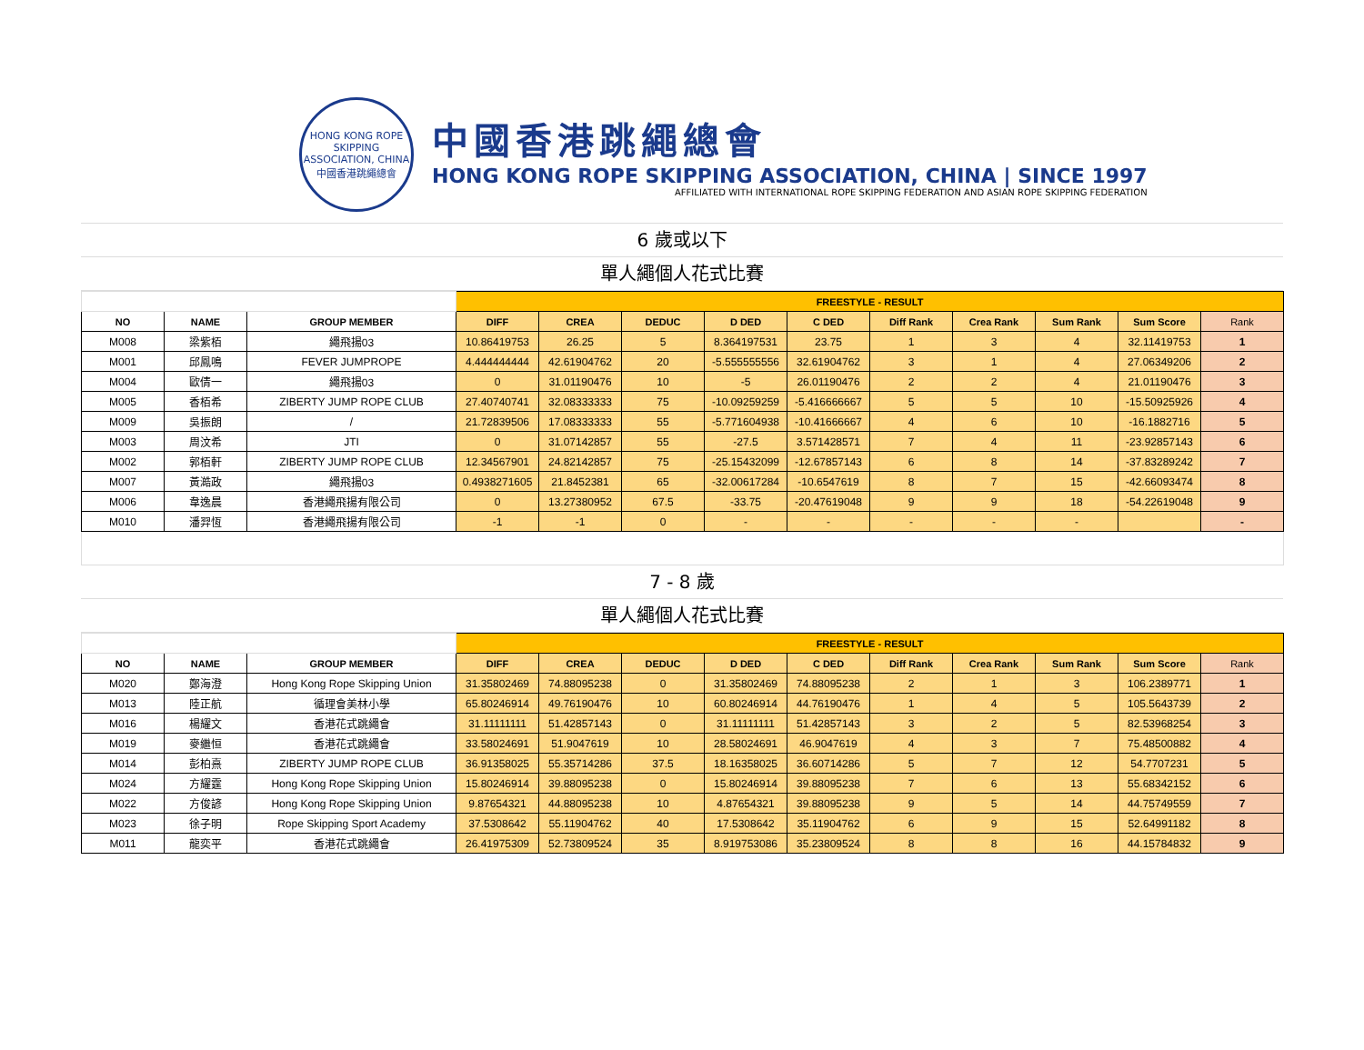HONG KONG ROPE SKIPPING ASSOCIATION, CHINA
中國香港跳繩總會
中國香港跳繩總會
HONG KONG ROPE SKIPPING ASSOCIATION, CHINA | SINCE 1997
AFFILIATED WITH INTERNATIONAL ROPE SKIPPING FEDERATION AND ASIAN ROPE SKIPPING FEDERATION
6 歲或以下
單人繩個人花式比賽
| | | | FREESTYLE - RESULT | | | | | | | | | |
| NO | NAME | GROUP MEMBER | DIFF | CREA | DEDUC | D DED | C DED | Diff Rank | Crea Rank | Sum Rank | Sum Score | Rank |
| M008 | 梁紫栢 | 繩飛揚03 | 10.86419753 | 26.25 | 5 | 8.364197531 | 23.75 | 1 | 3 | 4 | 32.11419753 | 1 |
| M001 | 邱鳳鳴 | FEVER JUMPROPE | 4.444444444 | 42.61904762 | 20 | -5.555555556 | 32.61904762 | 3 | 1 | 4 | 27.06349206 | 2 |
| M004 | 歐倩一 | 繩飛揚03 | 0 | 31.01190476 | 10 | -5 | 26.01190476 | 2 | 2 | 4 | 21.01190476 | 3 |
| M005 | 香栢希 | ZIBERTY JUMP ROPE CLUB | 27.40740741 | 32.08333333 | 75 | -10.09259259 | -5.416666667 | 5 | 5 | 10 | -15.50925926 | 4 |
| M009 | 吳振朗 | / | 21.72839506 | 17.08333333 | 55 | -5.771604938 | -10.41666667 | 4 | 6 | 10 | -16.1882716 | 5 |
| M003 | 周汶希 | JTI | 0 | 31.07142857 | 55 | -27.5 | 3.571428571 | 7 | 4 | 11 | -23.92857143 | 6 |
| M002 | 郭栢軒 | ZIBERTY JUMP ROPE CLUB | 12.34567901 | 24.82142857 | 75 | -25.15432099 | -12.67857143 | 6 | 8 | 14 | -37.83289242 | 7 |
| M007 | 黃澔政 | 繩飛揚03 | 0.4938271605 | 21.8452381 | 65 | -32.00617284 | -10.6547619 | 8 | 7 | 15 | -42.66093474 | 8 |
| M006 | 韋逸晨 | 香港繩飛揚有限公司 | 0 | 13.27380952 | 67.5 | -33.75 | -20.47619048 | 9 | 9 | 18 | -54.22619048 | 9 |
| M010 | 潘羿恆 | 香港繩飛揚有限公司 | -1 | -1 | 0 | - | - | - | - | - | | - |
7 - 8 歲
單人繩個人花式比賽
| | | | FREESTYLE - RESULT | | | | | | | | | |
| NO | NAME | GROUP MEMBER | DIFF | CREA | DEDUC | D DED | C DED | Diff Rank | Crea Rank | Sum Rank | Sum Score | Rank |
| M020 | 鄭海澄 | Hong Kong Rope Skipping Union | 31.35802469 | 74.88095238 | 0 | 31.35802469 | 74.88095238 | 2 | 1 | 3 | 106.2389771 | 1 |
| M013 | 陸正航 | 循理會美林小學 | 65.80246914 | 49.76190476 | 10 | 60.80246914 | 44.76190476 | 1 | 4 | 5 | 105.5643739 | 2 |
| M016 | 楊耀文 | 香港花式跳繩會 | 31.11111111 | 51.42857143 | 0 | 31.11111111 | 51.42857143 | 3 | 2 | 5 | 82.53968254 | 3 |
| M019 | 麥繼恒 | 香港花式跳繩會 | 33.58024691 | 51.9047619 | 10 | 28.58024691 | 46.9047619 | 4 | 3 | 7 | 75.48500882 | 4 |
| M014 | 彭柏熹 | ZIBERTY JUMP ROPE CLUB | 36.91358025 | 55.35714286 | 37.5 | 18.16358025 | 36.60714286 | 5 | 7 | 12 | 54.7707231 | 5 |
| M024 | 方耀霆 | Hong Kong Rope Skipping Union | 15.80246914 | 39.88095238 | 0 | 15.80246914 | 39.88095238 | 7 | 6 | 13 | 55.68342152 | 6 |
| M022 | 方俊諺 | Hong Kong Rope Skipping Union | 9.87654321 | 44.88095238 | 10 | 4.87654321 | 39.88095238 | 9 | 5 | 14 | 44.75749559 | 7 |
| M023 | 徐子明 | Rope Skipping Sport Academy | 37.5308642 | 55.11904762 | 40 | 17.5308642 | 35.11904762 | 6 | 9 | 15 | 52.64991182 | 8 |
| M011 | 龍奕平 | 香港花式跳繩會 | 26.41975309 | 52.73809524 | 35 | 8.919753086 | 35.23809524 | 8 | 8 | 16 | 44.15784832 | 9 |